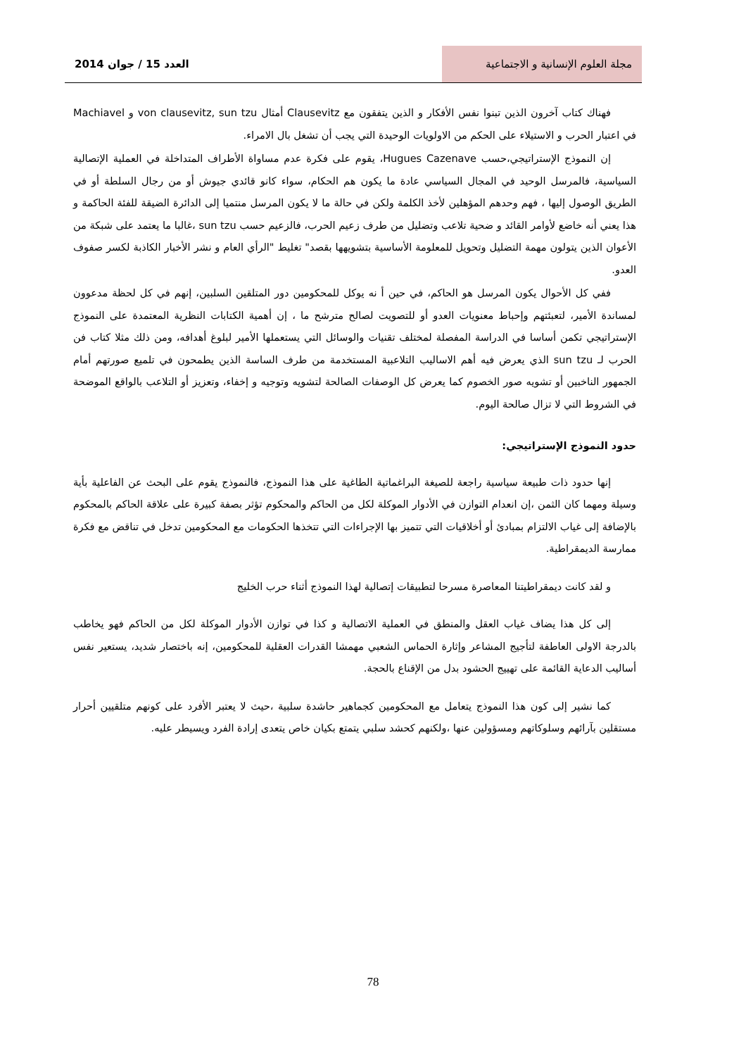مجلة العلوم الإنسانية و الاجتماعية
العدد 15 / جوان 2014
فهناك كتاب آخرون الذين تبنوا نفس الأفكار و الذين يتفقون مع Clausevitz أمثال von clausevitz, sun tzu و Machiavel في اعتبار الحرب و الاستيلاء على الحكم من الاولويات الوحيدة التي يجب أن تشغل بال الامراء.
إن النموذج الإستراتيجي،حسب Hugues Cazenave، يقوم على فكرة عدم مساواة الأطراف المتداخلة في العملية الإتصالية السياسية، فالمرسل الوحيد في المجال السياسي عادة ما يكون هم الحكام، سواء كانو قائدي جيوش أو من رجال السلطة أو في الطريق الوصول إليها ، فهم وحدهم المؤهلين لأخذ الكلمة ولكن في حالة ما لا يكون المرسل منتميا إلى الدائرة الضيقة للفئة الحاكمة و هذا يعني أنه خاضع لأوامر القائد و ضحية تلاعب وتضليل من طرف زعيم الحرب، فالزعيم حسب sun tzu ،غالبا ما يعتمد على شبكة من الأعوان الذين يتولون مهمة التضليل وتحويل للمعلومة الأساسية بتشويهها بقصد" تغليط "الرأي العام و نشر الأخبار الكاذبة لكسر صفوف العدو.
ففي كل الأحوال يكون المرسل هو الحاكم، في حين أ نه يوكل للمحكومين دور المتلقين السلبين، إنهم في كل لحظة مدعوون لمساندة الأمير، لتعبئتهم وإحباط معنويات العدو أو للتصويت لصالح مترشح ما ، إن أهمية الكتابات النظرية المعتمدة على النموذج الإستراتيجي تكمن أساسا في الدراسة المفصلة لمختلف تقنيات والوسائل التي يستعملها الأمير لبلوغ أهدافه، ومن ذلك مثلا كتاب فن الحرب لـ sun tzu الذي يعرض فيه أهم الاساليب التلاعبية المستخدمة من طرف الساسة الذين يطمحون في تلميع صورتهم أمام الجمهور الناخبين أو تشويه صور الخصوم كما يعرض كل الوصفات الصالحة لتشويه وتوجيه و إخفاء، وتعزيز أو التلاعب بالواقع الموضحة في الشروط التي لا تزال صالحة اليوم.
حدود النموذج الإستراتيجي:
إنها حدود ذات طبيعة سياسية راجعة للصيغة البراغماتية الطاغية على هذا النموذج، فالنموذج يقوم على البحث عن الفاعلية بأية وسيلة ومهما كان الثمن ،إن انعدام التوازن في الأدوار الموكلة لكل من الحاكم والمحكوم تؤثر بصفة كبيرة على علاقة الحاكم بالمحكوم بالإضافة إلى غياب الالتزام بمبادئ أو أخلاقيات التي تتميز بها الإجراءات التي تتخذها الحكومات مع المحكومين تدخل في تناقض مع فكرة ممارسة الديمقراطية.
و لقد كانت ديمقراطيتنا المعاصرة مسرحا لتطبيقات إتصالية لهذا النموذج أثناء حرب الخليج
إلى كل هذا يضاف غياب العقل والمنطق في العملية الاتصالية و كذا في توازن الأدوار الموكلة لكل من الحاكم فهو يخاطب بالدرجة الاولى العاطفة لتأجيج المشاعر وإثارة الحماس الشعبي مهمشا القدرات العقلية للمحكومين، إنه باختصار شديد، يستعير نفس أساليب الدعاية القائمة على تهييج الحشود بدل من الإقناع بالحجة.
كما نشير إلى كون هذا النموذج يتعامل مع المحكومين كجماهير حاشدة سلبية ،حيث لا يعتبر الأفرد على كونهم متلقيين أحرار مستقلين بآرائهم وسلوكاتهم ومسؤولين عنها ،ولكنهم كحشد سلبي يتمتع بكيان خاص يتعدى إرادة الفرد ويسيطر عليه.
78